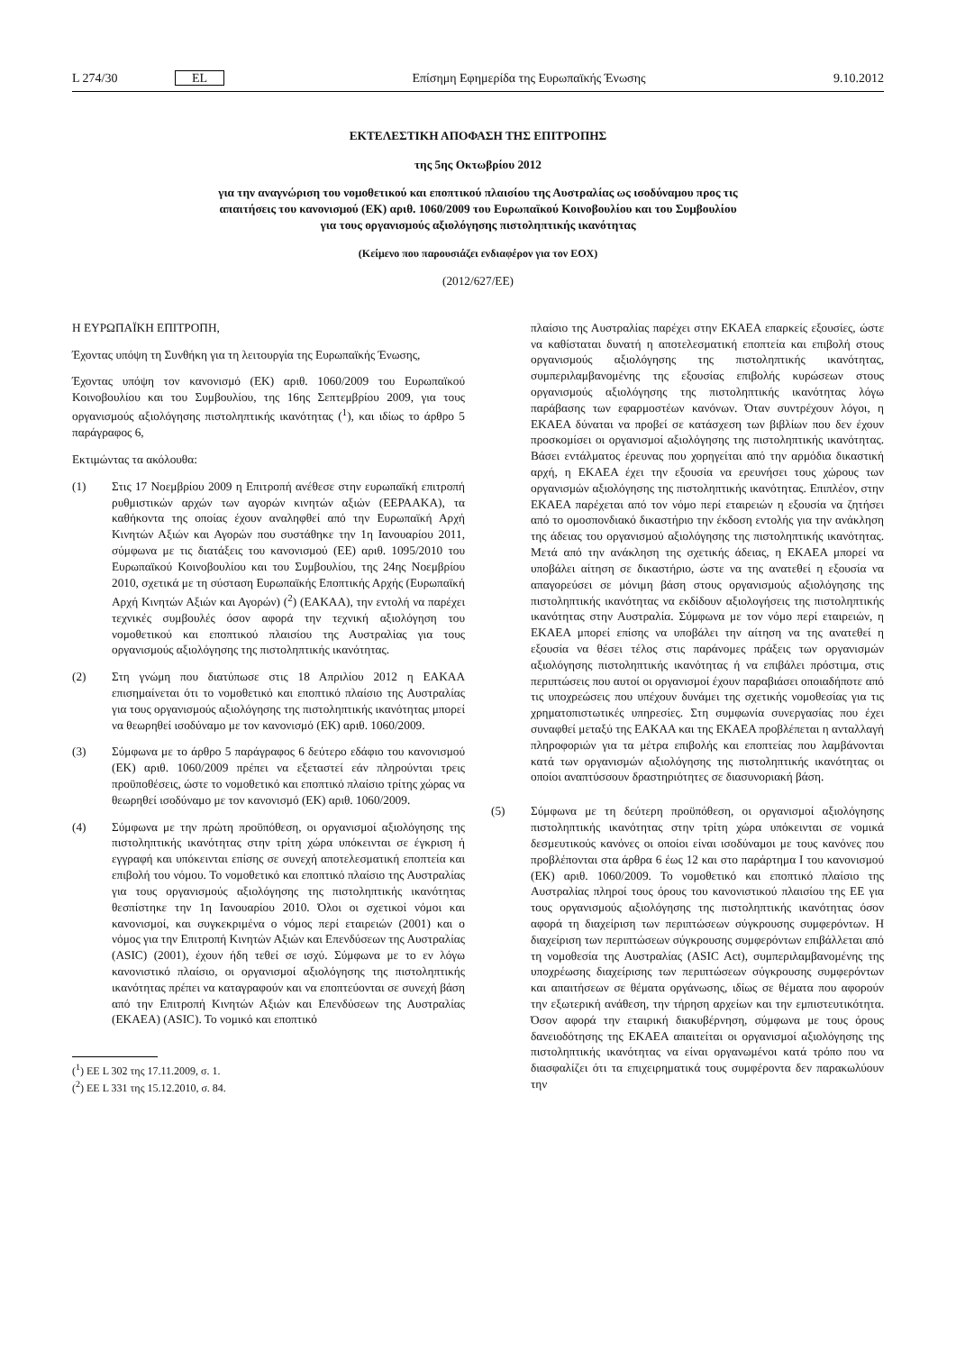L 274/30 EL Επίσημη Εφημερίδα της Ευρωπαϊκής Ένωσης 9.10.2012
ΕΚΤΕΛΕΣΤΙΚΗ ΑΠΟΦΑΣΗ ΤΗΣ ΕΠΙΤΡΟΠΗΣ
της 5ης Οκτωβρίου 2012
για την αναγνώριση του νομοθετικού και εποπτικού πλαισίου της Αυστραλίας ως ισοδύναμου προς τις
απαιτήσεις του κανονισμού (ΕΚ) αριθ. 1060/2009 του Ευρωπαϊκού Κοινοβουλίου και του Συμβουλίου
για τους οργανισμούς αξιολόγησης πιστοληπτικής ικανότητας
(Κείμενο που παρουσιάζει ενδιαφέρον για τον ΕΟΧ)
(2012/627/ΕΕ)
Η ΕΥΡΩΠΑΪΚΗ ΕΠΙΤΡΟΠΗ,
Έχοντας υπόψη τη Συνθήκη για τη λειτουργία της Ευρωπαϊκής Ένωσης,
Έχοντας υπόψη τον κανονισμό (ΕΚ) αριθ. 1060/2009 του Ευρωπαϊκού Κοινοβουλίου και του Συμβουλίου, της 16ης Σεπτεμβρίου 2009, για τους οργανισμούς αξιολόγησης πιστοληπτικής ικανότητας (<sup>1</sup>), και ιδίως το άρθρο 5 παράγραφος 6,
Εκτιμώντας τα ακόλουθα:
(1) Στις 17 Νοεμβρίου 2009 η Επιτροπή ανέθεσε στην ευρωπαϊκή επιτροπή ρυθμιστικών αρχών των αγορών κινητών αξιών (ΕΕΡΑΑΚΑ), τα καθήκοντα της οποίας έχουν αναληφθεί από την Ευρωπαϊκή Αρχή Κινητών Αξιών και Αγορών που συστάθηκε την 1η Ιανουαρίου 2011, σύμφωνα με τις διατάξεις του κανονισμού (ΕΕ) αριθ. 1095/2010 του Ευρωπαϊκού Κοινοβουλίου και του Συμβουλίου, της 24ης Νοεμβρίου 2010, σχετικά με τη σύσταση Ευρωπαϊκής Εποπτικής Αρχής (Ευρωπαϊκή Αρχή Κινητών Αξιών και Αγορών) (<sup>2</sup>) (ΕΑΚΑΑ), την εντολή να παρέχει τεχνικές συμβουλές όσον αφορά την τεχνική αξιολόγηση του νομοθετικού και εποπτικού πλαισίου της Αυστραλίας για τους οργανισμούς αξιολόγησης της πιστοληπτικής ικανότητας.
(2) Στη γνώμη που διατύπωσε στις 18 Απριλίου 2012 η ΕΑΚΑΑ επισημαίνεται ότι το νομοθετικό και εποπτικό πλαίσιο της Αυστραλίας για τους οργανισμούς αξιολόγησης της πιστοληπτικής ικανότητας μπορεί να θεωρηθεί ισοδύναμο με τον κανονισμό (ΕΚ) αριθ. 1060/2009.
(3) Σύμφωνα με το άρθρο 5 παράγραφος 6 δεύτερο εδάφιο του κανονισμού (ΕΚ) αριθ. 1060/2009 πρέπει να εξεταστεί εάν πληρούνται τρεις προϋποθέσεις, ώστε το νομοθετικό και εποπτικό πλαίσιο τρίτης χώρας να θεωρηθεί ισοδύναμο με τον κανονισμό (ΕΚ) αριθ. 1060/2009.
(4) Σύμφωνα με την πρώτη προϋπόθεση, οι οργανισμοί αξιολόγησης της πιστοληπτικής ικανότητας στην τρίτη χώρα υπόκεινται σε έγκριση ή εγγραφή και υπόκεινται επίσης σε συνεχή αποτελεσματική εποπτεία και επιβολή του νόμου. Το νομοθετικό και εποπτικό πλαίσιο της Αυστραλίας για τους οργανισμούς αξιολόγησης της πιστοληπτικής ικανότητας θεσπίστηκε την 1η Ιανουαρίου 2010. Όλοι οι σχετικοί νόμοι και κανονισμοί, και συγκεκριμένα ο νόμος περί εταιρειών (2001) και ο νόμος για την Επιτροπή Κινητών Αξιών και Επενδύσεων της Αυστραλίας (ASIC) (2001), έχουν ήδη τεθεί σε ισχύ. Σύμφωνα με το εν λόγω κανονιστικό πλαίσιο, οι οργανισμοί αξιολόγησης της πιστοληπτικής ικανότητας πρέπει να καταγραφούν και να εποπτεύονται σε συνεχή βάση από την Επιτροπή Κινητών Αξιών και Επενδύσεων της Αυστραλίας (ΕΚΑΕΑ) (ASIC). Το νομικό και εποπτικό
(<sup>1</sup>) ΕΕ L 302 της 17.11.2009, σ. 1.
(<sup>2</sup>) ΕΕ L 331 της 15.12.2010, σ. 84.
πλαίσιο της Αυστραλίας παρέχει στην ΕΚΑΕΑ επαρκείς εξουσίες, ώστε να καθίσταται δυνατή η αποτελεσματική εποπτεία και επιβολή στους οργανισμούς αξιολόγησης της πιστοληπτικής ικανότητας, συμπεριλαμβανομένης της εξουσίας επιβολής κυρώσεων στους οργανισμούς αξιολόγησης της πιστοληπτικής ικανότητας λόγω παράβασης των εφαρμοστέων κανόνων. Όταν συντρέχουν λόγοι, η ΕΚΑΕΑ δύναται να προβεί σε κατάσχεση των βιβλίων που δεν έχουν προσκομίσει οι οργανισμοί αξιολόγησης της πιστοληπτικής ικανότητας. Βάσει εντάλματος έρευνας που χορηγείται από την αρμόδια δικαστική αρχή, η ΕΚΑΕΑ έχει την εξουσία να ερευνήσει τους χώρους των οργανισμών αξιολόγησης της πιστοληπτικής ικανότητας. Επιπλέον, στην ΕΚΑΕΑ παρέχεται από τον νόμο περί εταιρειών η εξουσία να ζητήσει από το ομοσπονδιακό δικαστήριο την έκδοση εντολής για την ανάκληση της άδειας του οργανισμού αξιολόγησης της πιστοληπτικής ικανότητας. Μετά από την ανάκληση της σχετικής άδειας, η ΕΚΑΕΑ μπορεί να υποβάλει αίτηση σε δικαστήριο, ώστε να της ανατεθεί η εξουσία να απαγορεύσει σε μόνιμη βάση στους οργανισμούς αξιολόγησης της πιστοληπτικής ικανότητας να εκδίδουν αξιολογήσεις της πιστοληπτικής ικανότητας στην Αυστραλία. Σύμφωνα με τον νόμο περί εταιρειών, η ΕΚΑΕΑ μπορεί επίσης να υποβάλει την αίτηση να της ανατεθεί η εξουσία να θέσει τέλος στις παράνομες πράξεις των οργανισμών αξιολόγησης πιστοληπτικής ικανότητας ή να επιβάλει πρόστιμα, στις περιπτώσεις που αυτοί οι οργανισμοί έχουν παραβιάσει οποιαδήποτε από τις υποχρεώσεις που υπέχουν δυνάμει της σχετικής νομοθεσίας για τις χρηματοπιστωτικές υπηρεσίες. Στη συμφωνία συνεργασίας που έχει συναφθεί μεταξύ της ΕΑΚΑΑ και της ΕΚΑΕΑ προβλέπεται η ανταλλαγή πληροφοριών για τα μέτρα επιβολής και εποπτείας που λαμβάνονται κατά των οργανισμών αξιολόγησης της πιστοληπτικής ικανότητας οι οποίοι αναπτύσσουν δραστηριότητες σε διασυνοριακή βάση.
(5) Σύμφωνα με τη δεύτερη προϋπόθεση, οι οργανισμοί αξιολόγησης πιστοληπτικής ικανότητας στην τρίτη χώρα υπόκεινται σε νομικά δεσμευτικούς κανόνες οι οποίοι είναι ισοδύναμοι με τους κανόνες που προβλέπονται στα άρθρα 6 έως 12 και στο παράρτημα I του κανονισμού (ΕΚ) αριθ. 1060/2009. Το νομοθετικό και εποπτικό πλαίσιο της Αυστραλίας πληροί τους όρους του κανονιστικού πλαισίου της ΕΕ για τους οργανισμούς αξιολόγησης της πιστοληπτικής ικανότητας όσον αφορά τη διαχείριση των περιπτώσεων σύγκρουσης συμφερόντων. Η διαχείριση των περιπτώσεων σύγκρουσης συμφερόντων επιβάλλεται από τη νομοθεσία της Αυστραλίας (ASIC Act), συμπεριλαμβανομένης της υποχρέωσης διαχείρισης των περιπτώσεων σύγκρουσης συμφερόντων και απαιτήσεων σε θέματα οργάνωσης, ιδίως σε θέματα που αφορούν την εξωτερική ανάθεση, την τήρηση αρχείων και την εμπιστευτικότητα. Όσον αφορά την εταιρική διακυβέρνηση, σύμφωνα με τους όρους δανειοδότησης της ΕΚΑΕΑ απαιτείται οι οργανισμοί αξιολόγησης της πιστοληπτικής ικανότητας να είναι οργανωμένοι κατά τρόπο που να διασφαλίζει ότι τα επιχειρηματικά τους συμφέροντα δεν παρακωλύουν την